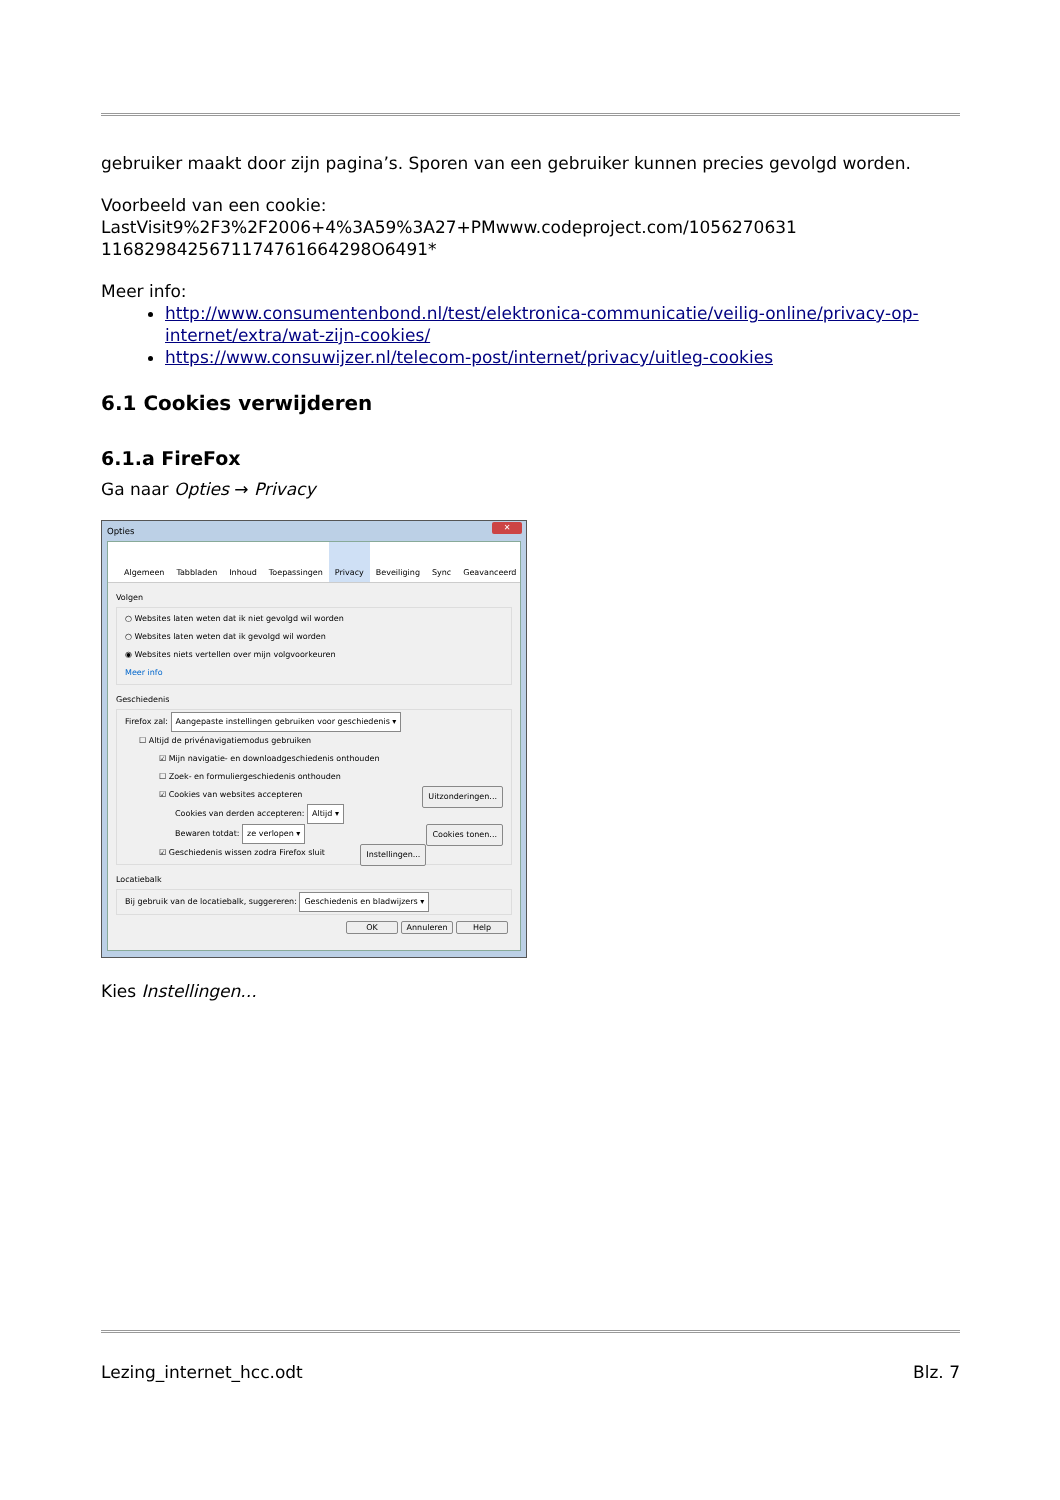gebruiker maakt door zijn pagina’s. Sporen van een gebruiker kunnen precies gevolgd worden.
Voorbeeld van een cookie:
LastVisit9%2F3%2F2006+4%3A59%3A27+PMwww.codeproject.com/1056270631
1168298425671174761664298O6491*
Meer info:
http://www.consumentenbond.nl/test/elektronica-communicatie/veilig-online/privacy-op-internet/extra/wat-zijn-cookies/
https://www.consuwijzer.nl/telecom-post/internet/privacy/uitleg-cookies
6.1 Cookies verwijderen
6.1.a FireFox
Ga naar Opties → Privacy
Opties
✕
Algemeen Tabbladen Inhoud Toepassingen Privacy Beveiliging Sync Geavanceerd
Volgen
○ Websites laten weten dat ik niet gevolgd wil worden
○ Websites laten weten dat ik gevolgd wil worden
◉ Websites niets vertellen over mijn volgvoorkeuren
Meer info
Geschiedenis
Firefox zal: Aangepaste instellingen gebruiken voor geschiedenis ▾
☐ Altijd de privénavigatiemodus gebruiken
☑ Mijn navigatie- en downloadgeschiedenis onthouden
☐ Zoek- en formuliergeschiedenis onthouden
☑ Cookies van websites accepteren Uitzonderingen...
Cookies van derden accepteren: Altijd ▾
Bewaren totdat: ze verlopen ▾ Cookies tonen...
☑ Geschiedenis wissen zodra Firefox sluit Instellingen...
Locatiebalk
Bij gebruik van de locatiebalk, suggereren: Geschiedenis en bladwijzers ▾
OK Annuleren Help
Kies Instellingen...
Lezing_internet_hcc.odt Blz. 7